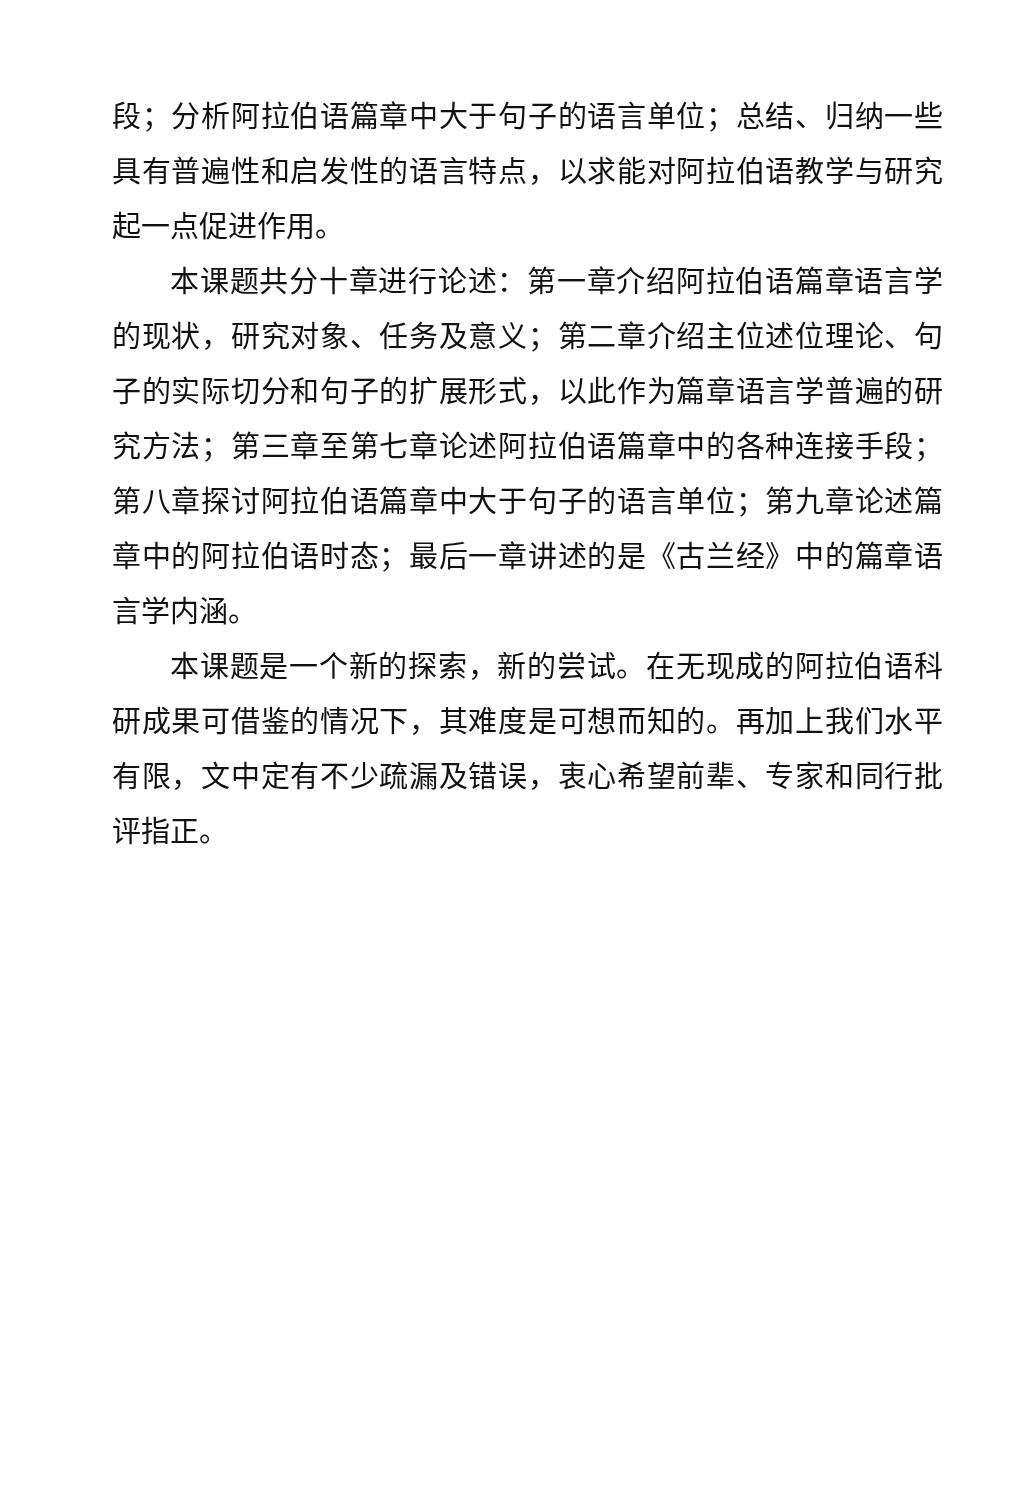段；分析阿拉伯语篇章中大于句子的语言单位；总结、归纳一些具有普遍性和启发性的语言特点，以求能对阿拉伯语教学与研究起一点促进作用。
本课题共分十章进行论述：第一章介绍阿拉伯语篇章语言学的现状，研究对象、任务及意义；第二章介绍主位述位理论、句子的实际切分和句子的扩展形式，以此作为篇章语言学普遍的研究方法；第三章至第七章论述阿拉伯语篇章中的各种连接手段；第八章探讨阿拉伯语篇章中大于句子的语言单位；第九章论述篇章中的阿拉伯语时态；最后一章讲述的是《古兰经》中的篇章语言学内涵。
本课题是一个新的探索，新的尝试。在无现成的阿拉伯语科研成果可借鉴的情况下，其难度是可想而知的。再加上我们水平有限，文中定有不少疏漏及错误，衷心希望前辈、专家和同行批评指正。